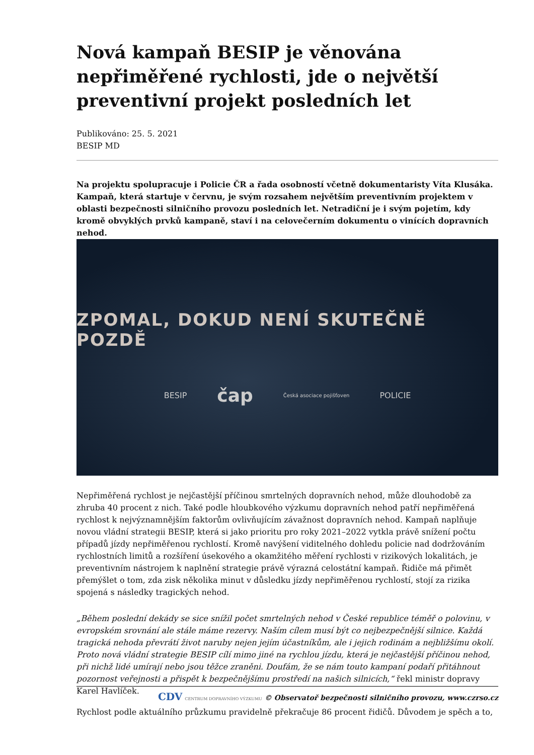Nová kampaň BESIP je věnována nepřiměřené rychlosti, jde o největší preventivní projekt posledních let
Publikováno: 25. 5. 2021
BESIP MD
Na projektu spolupracuje i Policie ČR a řada osobností včetně dokumentaristy Víta Klusáka. Kampaň, která startuje v červnu, je svým rozsahem největším preventivním projektem v oblasti bezpečnosti silničního provozu posledních let. Netradiční je i svým pojetím, kdy kromě obvyklých prvků kampaně, staví i na celovečerním dokumentu o vinících dopravních nehod.
ZPOMAL, DOKUD NENÍ SKUTEČNĚ POZDĚ
BESIP čap Česká asociace pojišťoven POLICIE
Nepřiměřená rychlost je nejčastější příčinou smrtelných dopravních nehod, může dlouhodobě za zhruba 40 procent z nich. Také podle hloubkového výzkumu dopravních nehod patří nepřiměřená rychlost k nejvýznamnějším faktorům ovlivňujícím závažnost dopravních nehod. Kampaň naplňuje novou vládní strategii BESIP, která si jako prioritu pro roky 2021–2022 vytkla právě snížení počtu případů jízdy nepřiměřenou rychlostí. Kromě navýšení viditelného dohledu policie nad dodržováním rychlostních limitů a rozšíření úsekového a okamžitého měření rychlosti v rizikových lokalitách, je preventivním nástrojem k naplnění strategie právě výrazná celostátní kampaň. Řidiče má přimět přemýšlet o tom, zda zisk několika minut v důsledku jízdy nepřiměřenou rychlostí, stojí za rizika spojená s následky tragických nehod.
„Během poslední dekády se sice snížil počet smrtelných nehod v České republice téměř o polovinu, v evropském srovnání ale stále máme rezervy. Naším cílem musí být co nejbezpečnější silnice. Každá tragická nehoda převrátí život naruby nejen jejím účastníkům, ale i jejich rodinám a nejbližšímu okolí. Proto nová vládní strategie BESIP cílí mimo jiné na rychlou jízdu, která je nejčastější příčinou nehod, při nichž lidé umírají nebo jsou těžce zraněni. Doufám, že se nám touto kampaní podaří přitáhnout pozornost veřejnosti a přispět k bezpečnějšímu prostředí na našich silnicích,“ řekl ministr dopravy Karel Havlíček.
Rychlost podle aktuálního průzkumu pravidelně překračuje 86 procent řidičů. Důvodem je spěch a to,
CDV CENTRUM DOPRAVNÍHO VÝZKUMU © Observatoř bezpečnosti silničního provozu, www.czrso.cz